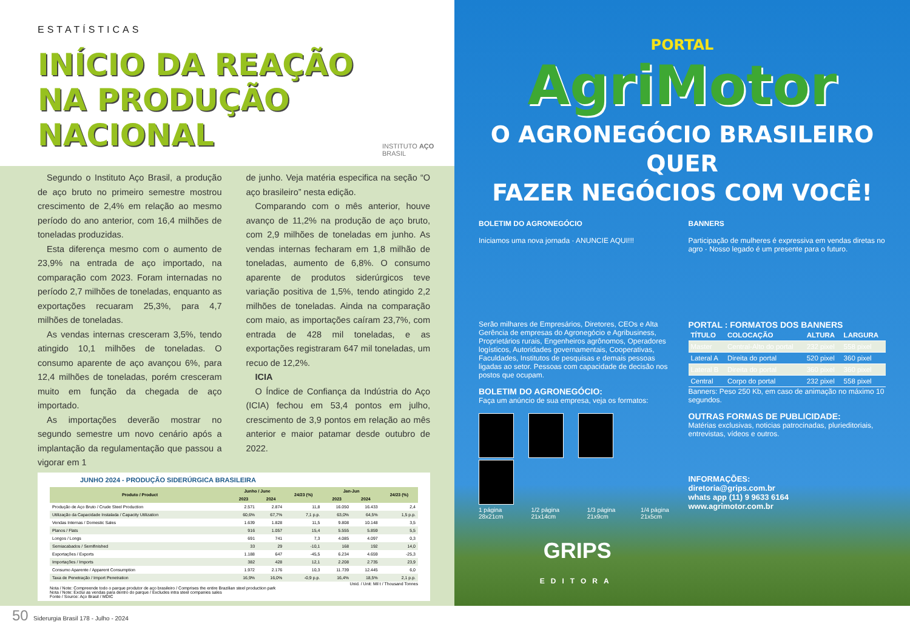ESTATÍSTICAS
INÍCIO DA REAÇÃO
NA PRODUÇÃO
NACIONAL
INSTITUTO AÇO BRASIL
Segundo o Instituto Aço Brasil, a produção de aço bruto no primeiro semestre mostrou crescimento de 2,4% em relação ao mesmo período do ano anterior, com 16,4 milhões de toneladas produzidas.
Esta diferença mesmo com o aumento de 23,9% na entrada de aço importado, na comparação com 2023. Foram internadas no período 2,7 milhões de toneladas, enquanto as exportações recuaram 25,3%, para 4,7 milhões de toneladas.
As vendas internas cresceram 3,5%, tendo atingido 10,1 milhões de toneladas. O consumo aparente de aço avançou 6%, para 12,4 milhões de toneladas, porém cresceram muito em função da chegada de aço importado.
As importações deverão mostrar no segundo semestre um novo cenário após a implantação da regulamentação que passou a vigorar em 1
de junho. Veja matéria especifica na seção “O aço brasileiro” nesta edição.
Comparando com o mês anterior, houve avanço de 11,2% na produção de aço bruto, com 2,9 milhões de toneladas em junho. As vendas internas fecharam em 1,8 milhão de toneladas, aumento de 6,8%. O consumo aparente de produtos siderúrgicos teve variação positiva de 1,5%, tendo atingido 2,2 milhões de toneladas. Ainda na comparação com maio, as importações caíram 23,7%, com entrada de 428 mil toneladas, e as exportações registraram 647 mil toneladas, um recuo de 12,2%.
ICIA
O Índice de Confiança da Indústria do Aço (ICIA) fechou em 53,4 pontos em julho, crescimento de 3,9 pontos em relação ao mês anterior e maior patamar desde outubro de 2022.
JUNHO 2024 - PRODUÇÃO SIDERÚRGICA BRASILEIRA
| Produto / Product | Junho / June | | 24/23 (%) | Jan-Jun | | 24/23 (%) |
| --- | --- | --- | --- | --- | --- | --- |
| | 2023 | 2024 | | 2023 | 2024 | |
| Produção de Aço Bruto / Crude Steel Production | 2.571 | 2.874 | 11,8 | 16.050 | 16.433 | 2,4 |
| Utilização da Capacidade Instalada / Capacity Utilization | 60,6% | 67,7% | 7,1 p.p. | 63,0% | 64,5% | 1,5 p.p. |
| Vendas Internas / Domestic Sales | 1.639 | 1.828 | 11,5 | 9.808 | 10.148 | 3,5 |
| Planos / Flats | 916 | 1.057 | 15,4 | 5.555 | 5.859 | 5,5 |
| Longos / Longs | 691 | 741 | 7,3 | 4.085 | 4.097 | 0,3 |
| Semiacabados / Semifinished | 33 | 29 | -10,1 | 168 | 192 | 14,0 |
| Exportações / Exports | 1.188 | 647 | -45,5 | 6.234 | 4.659 | -25,3 |
| Importações / Imports | 382 | 428 | 12,1 | 2.208 | 2.735 | 23,9 |
| Consumo Aparente / Apparent Consumption | 1.972 | 2.176 | 10,3 | 11.739 | 12.445 | 6,0 |
| Taxa de Penetração / Import Penetration | 16,9% | 16,0% | -0,9 p.p. | 16,4% | 18,5% | 2,1 p.p. |
Unid. / Unit: Mil t / Thousand Tonnes
Nota / Note: Compreende todo o parque produtor de aço brasileiro / Comprises the entire Brazilian steel production park
Nota / Note: Exclui as vendas para dentro do parque / Excludes intra steel companies sales
Fonte / Source: Aço Brasil / MDIC
50 Siderurgia Brasil 178 - Julho - 2024
PORTAL
AgriMotor
O AGRONEGÓCIO BRASILEIRO QUER
FAZER NEGÓCIOS COM VOCÊ!
BOLETIM DO AGRONEGÓCIO
Iniciamos uma nova jornada · ANUNCIE AQUI!!!
BANNERS
Participação de mulheres é expressiva em vendas diretas no agro · Nosso legado é um presente para o futuro.
Serão milhares de Empresários, Diretores, CEOs e Alta Gerência de empresas do Agronegócio e Agribusiness, Proprietários rurais, Engenheiros agrônomos, Operadores logísticos, Autoridades governamentais, Cooperativas, Faculdades, Institutos de pesquisas e demais pessoas ligadas ao setor. Pessoas com capacidade de decisão nos postos que ocupam.
BOLETIM DO AGRONEGÓCIO:
Faça um anúncio de sua empresa, veja os formatos:
1 página 28x21cm 1/2 página 21x14cm 1/3 página 21x9cm 1/4 página 21x5cm
GRIPS
EDITORA
PORTAL : FORMATOS DOS BANNERS
| TÍTULO | COLOCAÇÃO | ALTURA | LARGURA |
| --- | --- | --- | --- |
| Master | Central-Alto do portal | 232 pixel | 558 pixel |
| Lateral A | Direita do portal | 520 pixel | 360 pixel |
| Lateral B | Direita do portal | 360 pixel | 360 pixel |
| Central | Corpo do portal | 232 pixel | 558 pixel |
Banners: Peso 250 Kb, em caso de animação no máximo 10 segundos.
OUTRAS FORMAS DE PUBLICIDADE:
Matérias exclusivas, noticias patrocinadas, plurieditoriais, entrevistas, vídeos e outros.
INFORMAÇÕES:
diretoria@grips.com.br
whats app (11) 9 9633 6164
www.agrimotor.com.br